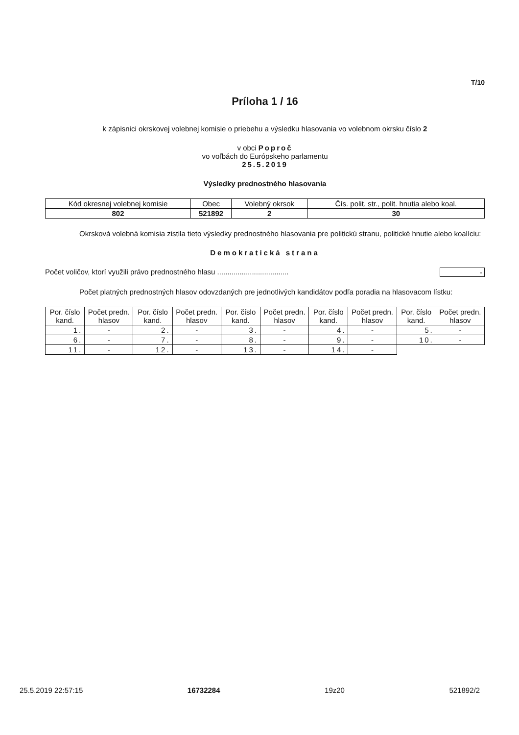T/10
Príloha 1 / 16
k zápisnici okrskovej volebnej komisie o priebehu a výsledku hlasovania vo volebnom okrsku číslo 2
v obci Poproč
vo voľbách do Európskeho parlamentu
25.5.2019
Výsledky prednostného hlasovania
| Kód okresnej volebnej komisie | Obec | Volebný okrsok | Čís. polit. str., polit. hnutia alebo koal. |
| 802 | 521892 | 2 | 30 |
Okrsková volebná komisia zistila tieto výsledky prednostného hlasovania pre politickú stranu, politické hnutie alebo koalíciu:
Demokratická strana
Počet voličov, ktorí využili právo prednostného hlasu ................................... -
Počet platných prednostných hlasov odovzdaných pre jednotlivých kandidátov podľa poradia na hlasovacom lístku:
| Por. číslo kand. | Počet predn. hlasov | Por. číslo kand. | Počet predn. hlasov | Por. číslo kand. | Počet predn. hlasov | Por. číslo kand. | Počet predn. hlasov | Por. číslo kand. | Počet predn. hlasov |
| --- | --- | --- | --- | --- | --- | --- | --- | --- | --- |
| 1. | - | 2. | - | 3. | - | 4. | - | 5. | - |
| 6. | - | 7. | - | 8. | - | 9. | - | 10. | - |
| 11. | - | 12. | - | 13. | - | 14. | - | | |
25.5.2019 22:57:15 16732284 19z20 521892/2